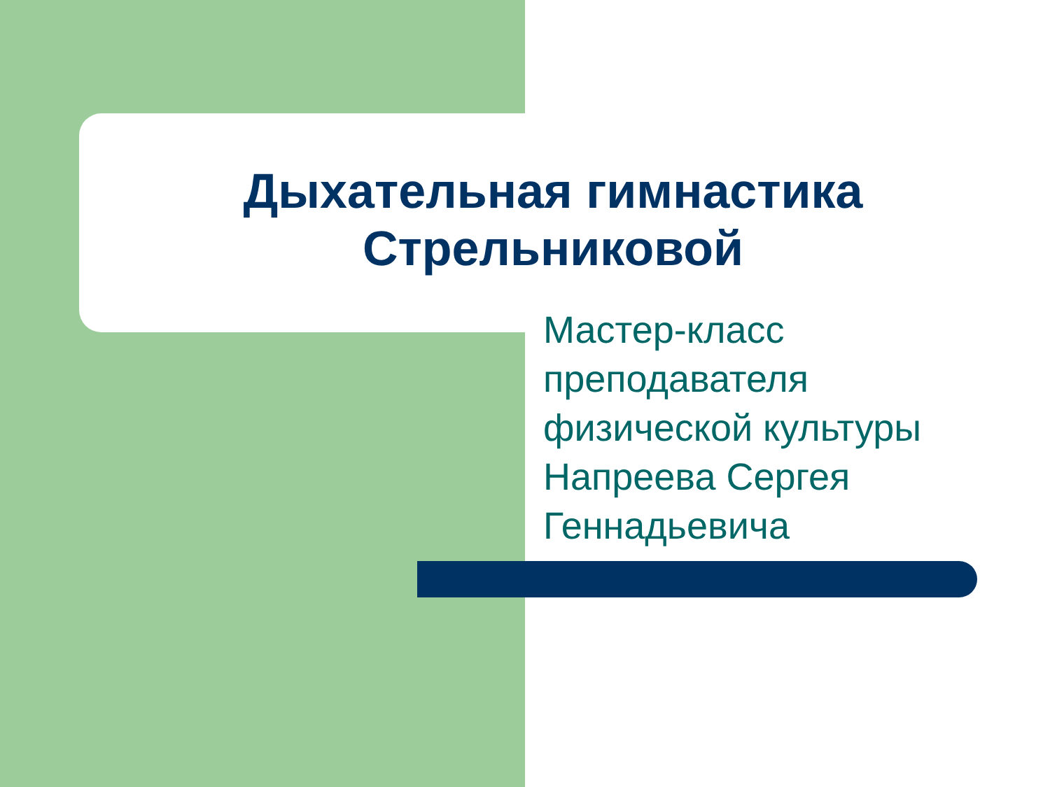Дыхательная гимнастика Стрельниковой
Мастер-класс
преподавателя
физической культуры
Напреева Сергея
Геннадьевича